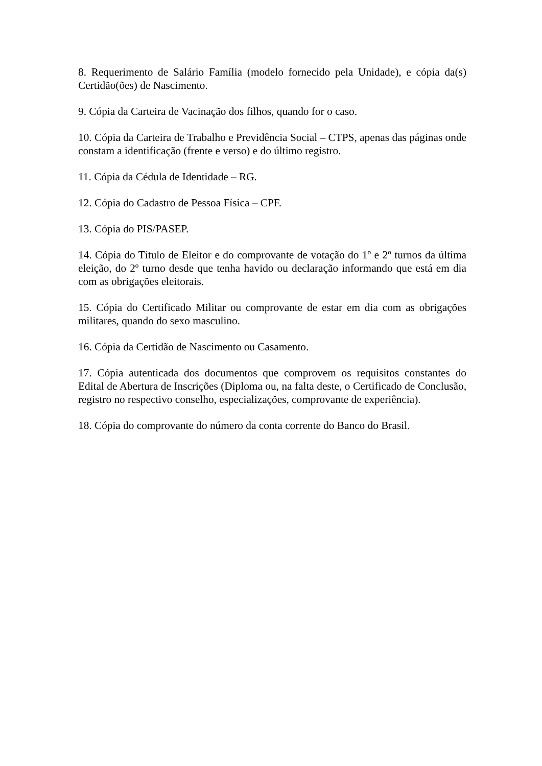8. Requerimento de Salário Família (modelo fornecido pela Unidade), e cópia da(s) Certidão(ões) de Nascimento.
9. Cópia da Carteira de Vacinação dos filhos, quando for o caso.
10. Cópia da Carteira de Trabalho e Previdência Social – CTPS, apenas das páginas onde constam a identificação (frente e verso) e do último registro.
11. Cópia da Cédula de Identidade – RG.
12. Cópia do Cadastro de Pessoa Física – CPF.
13. Cópia do PIS/PASEP.
14. Cópia do Título de Eleitor e do comprovante de votação do 1º e 2º turnos da última eleição, do 2º turno desde que tenha havido ou declaração informando que está em dia com as obrigações eleitorais.
15. Cópia do Certificado Militar ou comprovante de estar em dia com as obrigações militares, quando do sexo masculino.
16. Cópia da Certidão de Nascimento ou Casamento.
17. Cópia autenticada dos documentos que comprovem os requisitos constantes do Edital de Abertura de Inscrições (Diploma ou, na falta deste, o Certificado de Conclusão, registro no respectivo conselho, especializações, comprovante de experiência).
18. Cópia do comprovante do número da conta corrente do Banco do Brasil.